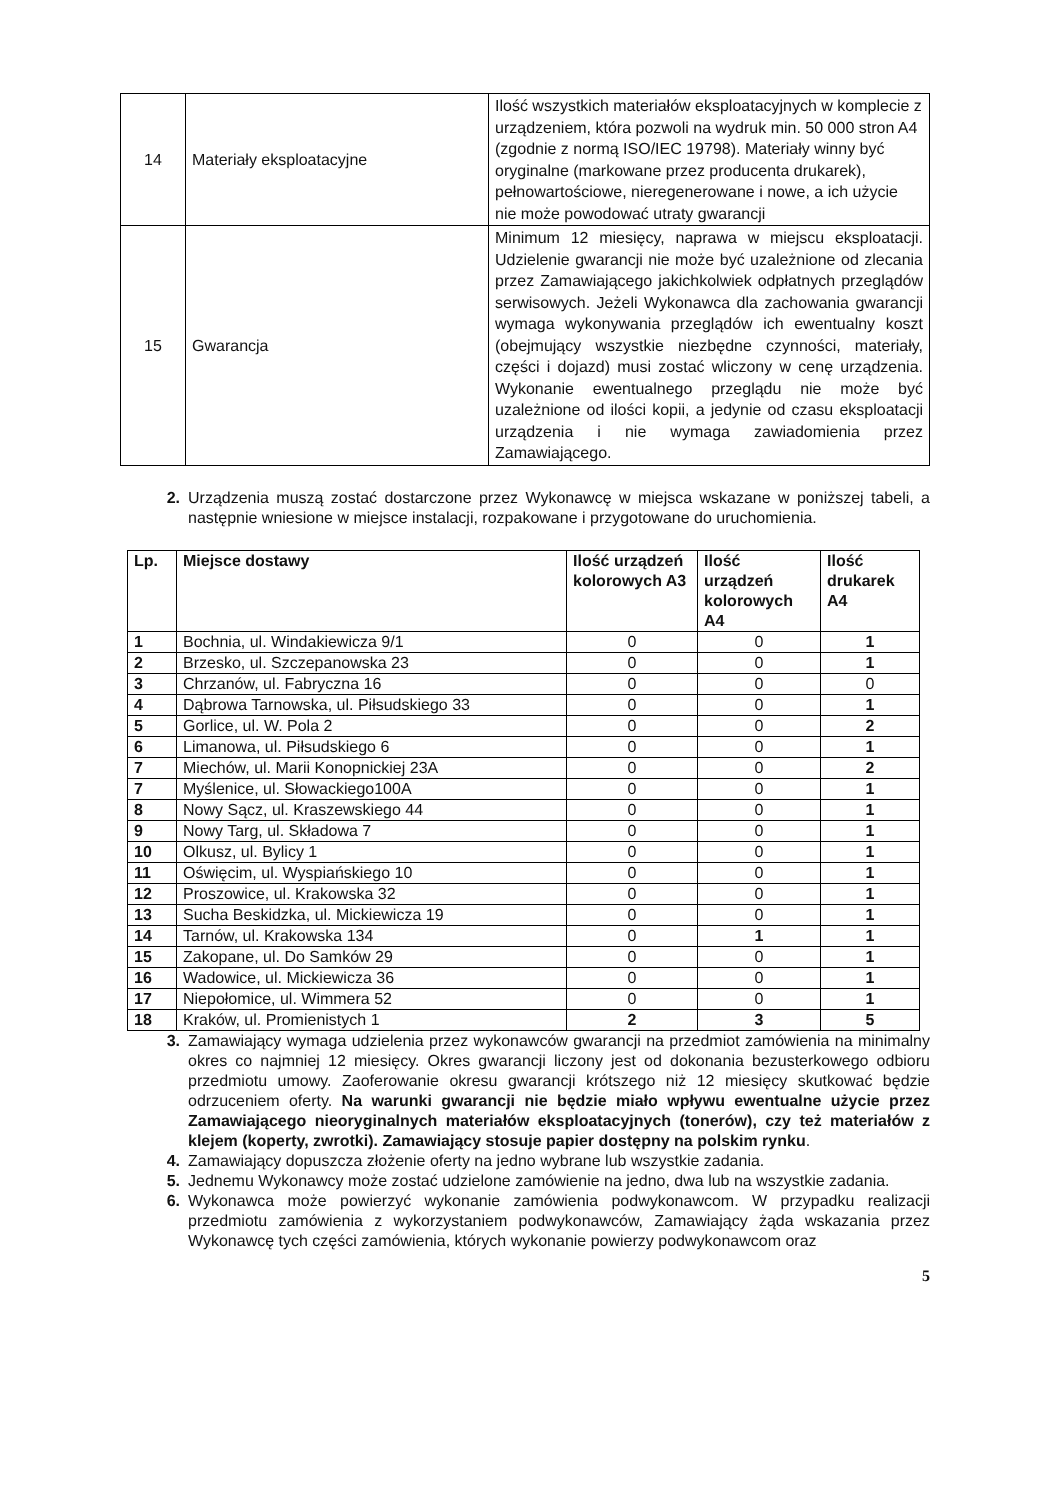| 14 | Materiały eksploatacyjne | Ilość wszystkich materiałów eksploatacyjnych w komplecie z urządzeniem, która pozwoli na wydruk min. 50 000 stron A4 (zgodnie z normą ISO/IEC 19798). Materiały winny być oryginalne (markowane przez producenta drukarek), pełnowartościowe, nieregenerowane i nowe, a ich użycie nie może powodować utraty gwarancji |
| 15 | Gwarancja | Minimum 12 miesięcy, naprawa w miejscu eksploatacji. Udzielenie gwarancji nie może być uzależnione od zlecania przez Zamawiającego jakichkolwiek odpłatnych przeglądów serwisowych. Jeżeli Wykonawca dla zachowania gwarancji wymaga wykonywania przeglądów ich ewentualny koszt (obejmujący wszystkie niezbędne czynności, materiały, części i dojazd) musi zostać wliczony w cenę urządzenia. Wykonanie ewentualnego przeglądu nie może być uzależnione od ilości kopii, a jedynie od czasu eksploatacji urządzenia i nie wymaga zawiadomienia przez Zamawiającego. |
2. Urządzenia muszą zostać dostarczone przez Wykonawcę w miejsca wskazane w poniższej tabeli, a następnie wniesione w miejsce instalacji, rozpakowane i przygotowane do uruchomienia.
| Lp. | Miejsce dostawy | Ilość urządzeń kolorowych A3 | Ilość urządzeń kolorowych A4 | Ilość drukarek A4 |
| --- | --- | --- | --- | --- |
| 1 | Bochnia, ul. Windakiewicza 9/1 | 0 | 0 | 1 |
| 2 | Brzesko, ul. Szczepanowska 23 | 0 | 0 | 1 |
| 3 | Chrzanów, ul. Fabryczna 16 | 0 | 0 | 0 |
| 4 | Dąbrowa Tarnowska, ul. Piłsudskiego 33 | 0 | 0 | 1 |
| 5 | Gorlice, ul. W. Pola 2 | 0 | 0 | 2 |
| 6 | Limanowa, ul. Piłsudskiego 6 | 0 | 0 | 1 |
| 7 | Miechów, ul. Marii Konopnickiej 23A | 0 | 0 | 2 |
| 7 | Myślenice, ul. Słowackiego100A | 0 | 0 | 1 |
| 8 | Nowy Sącz, ul. Kraszewskiego 44 | 0 | 0 | 1 |
| 9 | Nowy Targ, ul. Składowa 7 | 0 | 0 | 1 |
| 10 | Olkusz, ul. Bylicy 1 | 0 | 0 | 1 |
| 11 | Oświęcim, ul. Wyspiańskiego 10 | 0 | 0 | 1 |
| 12 | Proszowice, ul. Krakowska 32 | 0 | 0 | 1 |
| 13 | Sucha Beskidzka, ul. Mickiewicza 19 | 0 | 0 | 1 |
| 14 | Tarnów, ul. Krakowska 134 | 0 | 1 | 1 |
| 15 | Zakopane, ul. Do Samków 29 | 0 | 0 | 1 |
| 16 | Wadowice, ul. Mickiewicza 36 | 0 | 0 | 1 |
| 17 | Niepołomice, ul. Wimmera 52 | 0 | 0 | 1 |
| 18 | Kraków, ul. Promienistych 1 | 2 | 3 | 5 |
3. Zamawiający wymaga udzielenia przez wykonawców gwarancji na przedmiot zamówienia na minimalny okres co najmniej 12 miesięcy. Okres gwarancji liczony jest od dokonania bezusterkowego odbioru przedmiotu umowy. Zaoferowanie okresu gwarancji krótszego niż 12 miesięcy skutkować będzie odrzuceniem oferty. Na warunki gwarancji nie będzie miało wpływu ewentualne użycie przez Zamawiającego nieoryginalnych materiałów eksploatacyjnych (tonerów), czy też materiałów z klejem (koperty, zwrotki). Zamawiający stosuje papier dostępny na polskim rynku.
4. Zamawiający dopuszcza złożenie oferty na jedno wybrane lub wszystkie zadania.
5. Jednemu Wykonawcy może zostać udzielone zamówienie na jedno, dwa lub na wszystkie zadania.
6. Wykonawca może powierzyć wykonanie zamówienia podwykonawcom. W przypadku realizacji przedmiotu zamówienia z wykorzystaniem podwykonawców, Zamawiający żąda wskazania przez Wykonawcę tych części zamówienia, których wykonanie powierzy podwykonawcom oraz
5